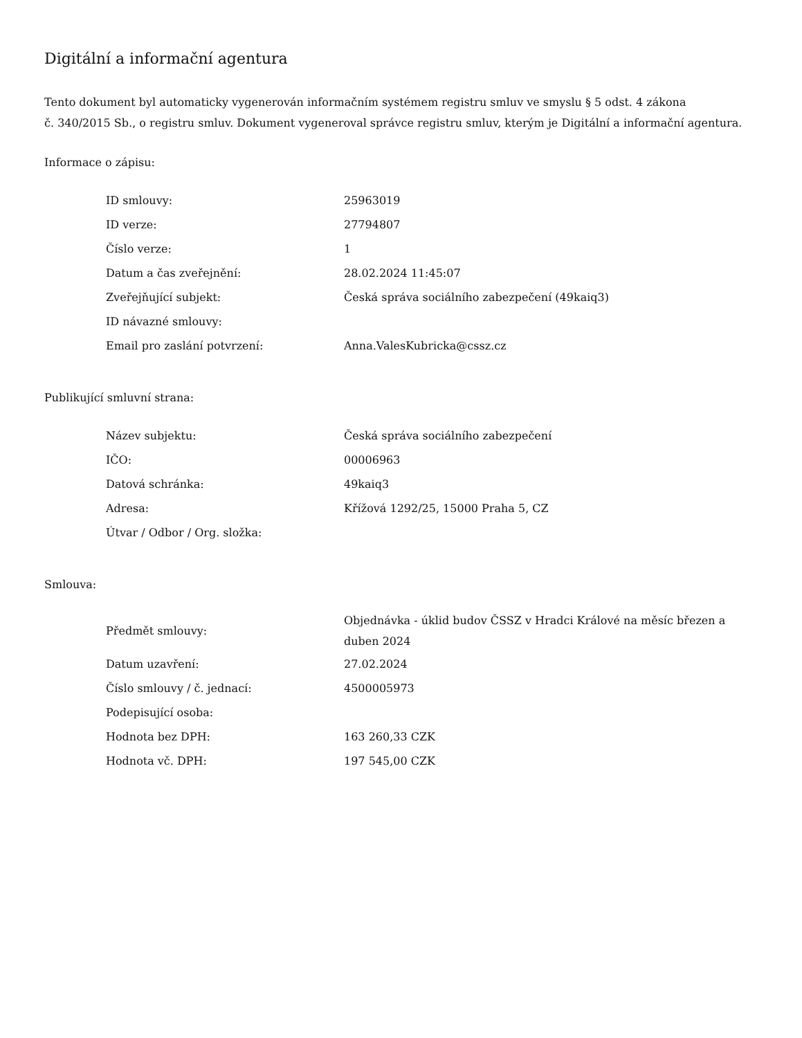Digitální a informační agentura
Tento dokument byl automaticky vygenerován informačním systémem registru smluv ve smyslu § 5 odst. 4 zákona
č. 340/2015 Sb., o registru smluv. Dokument vygeneroval správce registru smluv, kterým je Digitální a informační agentura.
Informace o zápisu:
| ID smlouvy: | 25963019 |
| ID verze: | 27794807 |
| Číslo verze: | 1 |
| Datum a čas zveřejnění: | 28.02.2024 11:45:07 |
| Zveřejňující subjekt: | Česká správa sociálního zabezpečení (49kaiq3) |
| ID návazné smlouvy: | |
| Email pro zaslání potvrzení: | Anna.ValesKubricka@cssz.cz |
Publikující smluvní strana:
| Název subjektu: | Česká správa sociálního zabezpečení |
| IČO: | 00006963 |
| Datová schránka: | 49kaiq3 |
| Adresa: | Křížová 1292/25, 15000 Praha 5, CZ |
| Útvar / Odbor / Org. složka: | |
Smlouva:
| Předmět smlouvy: | Objednávka - úklid budov ČSSZ v Hradci Králové na měsíc březen a duben 2024 |
| Datum uzavření: | 27.02.2024 |
| Číslo smlouvy / č. jednací: | 4500005973 |
| Podepisující osoba: | |
| Hodnota bez DPH: | 163 260,33 CZK |
| Hodnota vč. DPH: | 197 545,00 CZK |